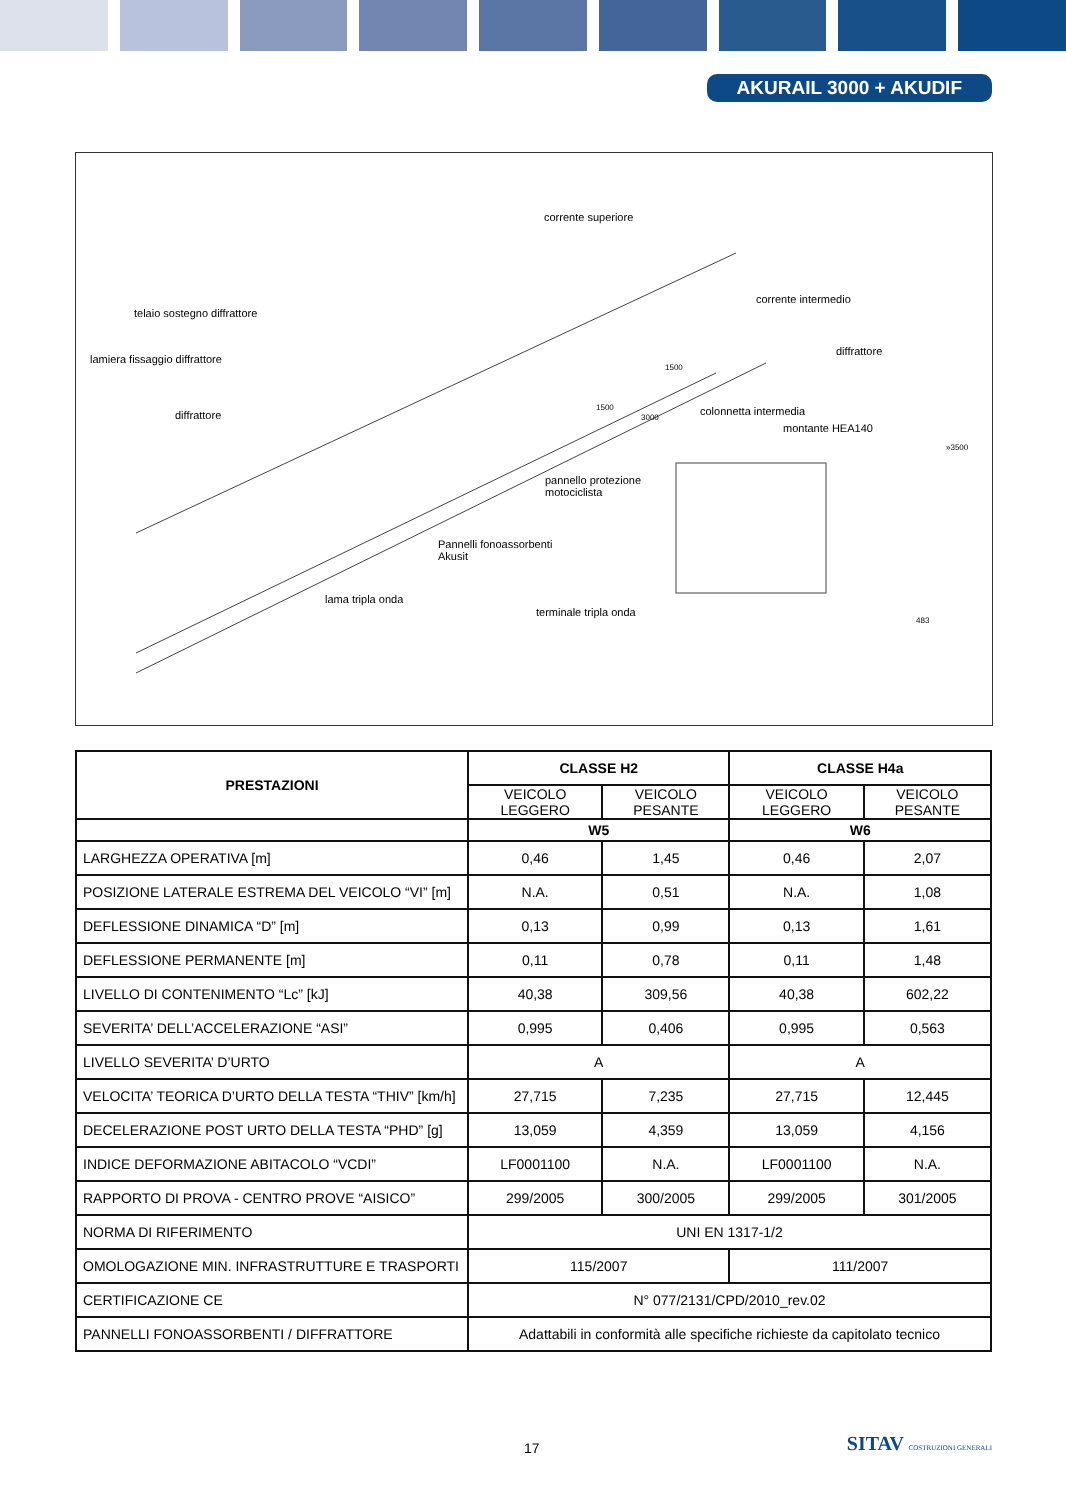AKURAIL 3000 + AKUDIF
corrente superiore
telaio sostegno diffrattore
lamiera fissaggio diffrattore
diffrattore
corrente intermedio
diffrattore
colonnetta intermedia
montante HEA140
pannello protezione
motociclista
Pannelli fonoassorbenti
Akusit
lama tripla onda
terminale tripla onda
1500
1500
3000
»3500
483
| PRESTAZIONI | CLASSE H2 | | CLASSE H4a | |
| --- | --- | --- | --- | --- |
| | VEICOLO LEGGERO | VEICOLO PESANTE | VEICOLO LEGGERO | VEICOLO PESANTE |
| | W5 | | W6 | |
| LARGHEZZA OPERATIVA [m] | 0,46 | 1,45 | 0,46 | 2,07 |
| POSIZIONE LATERALE ESTREMA DEL VEICOLO “VI” [m] | N.A. | 0,51 | N.A. | 1,08 |
| DEFLESSIONE DINAMICA “D” [m] | 0,13 | 0,99 | 0,13 | 1,61 |
| DEFLESSIONE PERMANENTE [m] | 0,11 | 0,78 | 0,11 | 1,48 |
| LIVELLO DI CONTENIMENTO “Lc” [kJ] | 40,38 | 309,56 | 40,38 | 602,22 |
| SEVERITA’ DELL’ACCELERAZIONE “ASI” | 0,995 | 0,406 | 0,995 | 0,563 |
| LIVELLO SEVERITA’ D’URTO | A | | A | |
| VELOCITA’ TEORICA D’URTO DELLA TESTA “THIV” [km/h] | 27,715 | 7,235 | 27,715 | 12,445 |
| DECELERAZIONE POST URTO DELLA TESTA “PHD” [g] | 13,059 | 4,359 | 13,059 | 4,156 |
| INDICE DEFORMAZIONE ABITACOLO “VCDI” | LF0001100 | N.A. | LF0001100 | N.A. |
| RAPPORTO DI PROVA - CENTRO PROVE “AISICO” | 299/2005 | 300/2005 | 299/2005 | 301/2005 |
| NORMA DI RIFERIMENTO | UNI EN 1317-1/2 | | | |
| OMOLOGAZIONE MIN. INFRASTRUTTURE E TRASPORTI | 115/2007 | | 111/2007 | |
| CERTIFICAZIONE CE | N° 077/2131/CPD/2010_rev.02 | | | |
| PANNELLI FONOASSORBENTI / DIFFRATTORE | Adattabili in conformità alle specifiche richieste da capitolato tecnico | | | |
17 SITAV COSTRUZIONI GENERALI